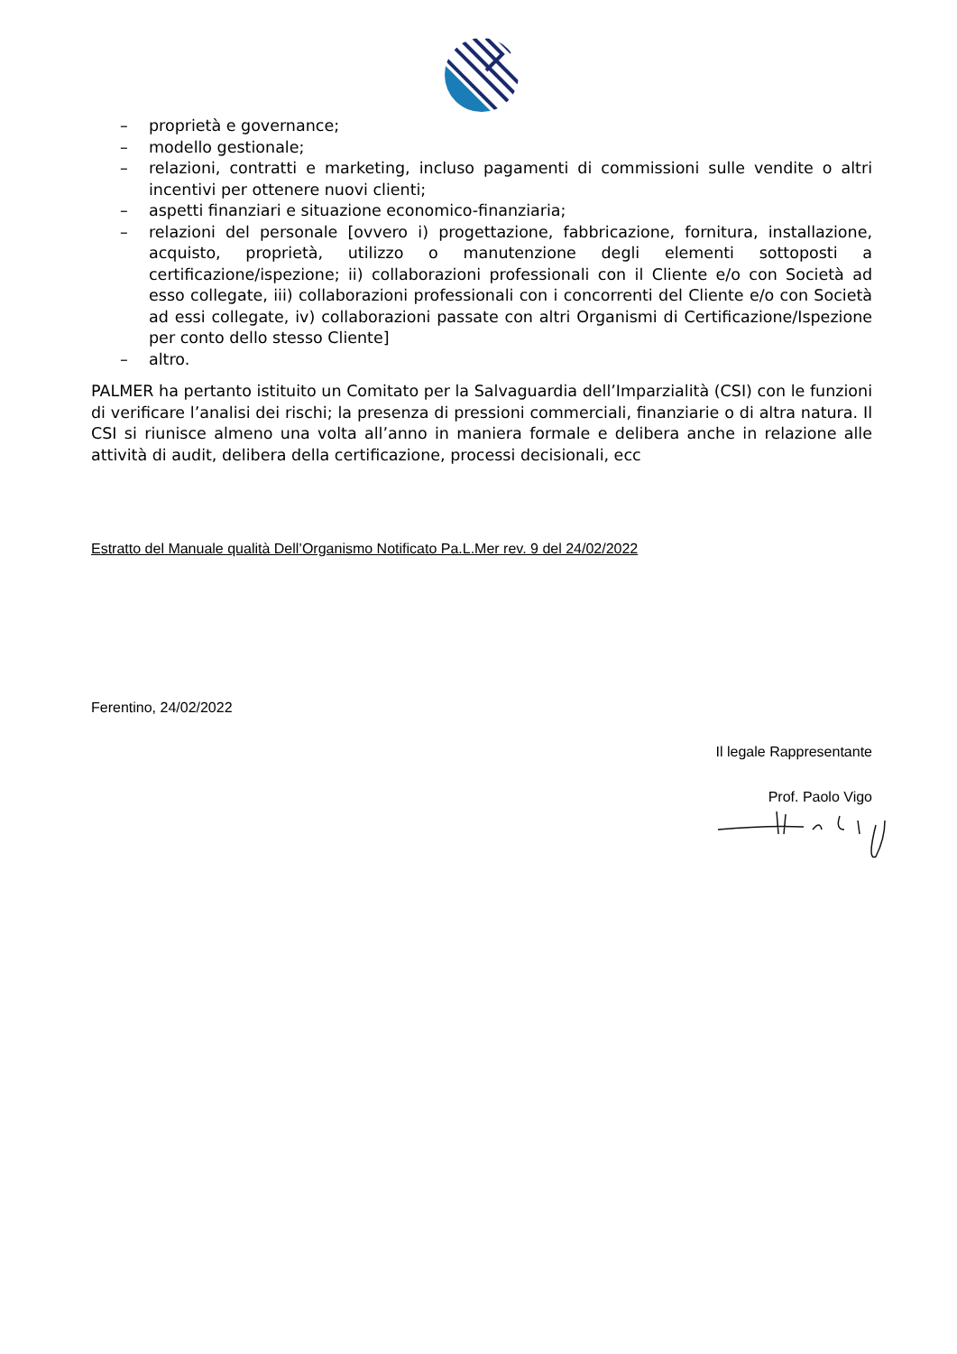– proprietà e governance;
– modello gestionale;
– relazioni, contratti e marketing, incluso pagamenti di commissioni sulle vendite o altri incentivi per ottenere nuovi clienti;
– aspetti finanziari e situazione economico-finanziaria;
– relazioni del personale [ovvero i) progettazione, fabbricazione, fornitura, installazione, acquisto, proprietà, utilizzo o manutenzione degli elementi sottoposti a certificazione/ispezione; ii) collaborazioni professionali con il Cliente e/o con Società ad esso collegate, iii) collaborazioni professionali con i concorrenti del Cliente e/o con Società ad essi collegate, iv) collaborazioni passate con altri Organismi di Certificazione/Ispezione per conto dello stesso Cliente]
– altro.
PALMER ha pertanto istituito un Comitato per la Salvaguardia dell’Imparzialità (CSI) con le funzioni di verificare l’analisi dei rischi; la presenza di pressioni commerciali, finanziarie o di altra natura. Il CSI si riunisce almeno una volta all’anno in maniera formale e delibera anche in relazione alle attività di audit, delibera della certificazione, processi decisionali, ecc
Estratto del Manuale qualità Dell’Organismo Notificato Pa.L.Mer rev. 9 del 24/02/2022
Ferentino, 24/02/2022
Il legale Rappresentante
Prof. Paolo Vigo